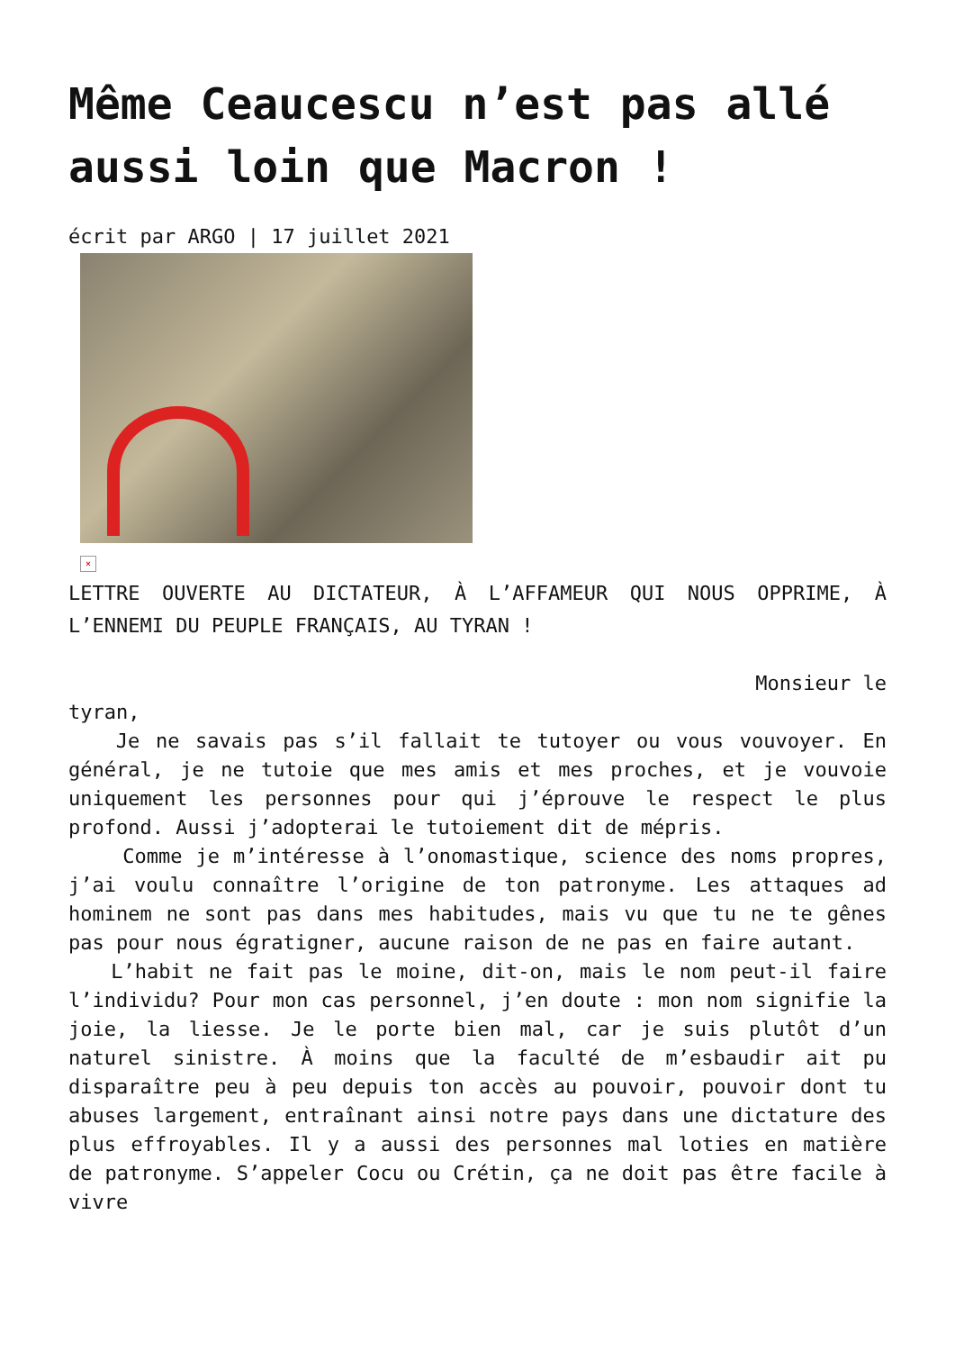Même Ceaucescu n’est pas allé aussi loin que Macron !
écrit par ARGO | 17 juillet 2021
×
LETTRE OUVERTE AU DICTATEUR, À L’AFFAMEUR QUI NOUS OPPRIME, À L’ENNEMI DU PEUPLE FRANÇAIS, AU TYRAN !
Monsieur le
tyran,
Je ne savais pas s’il fallait te tutoyer ou vous vouvoyer. En général, je ne tutoie que mes amis et mes proches, et je vouvoie uniquement les personnes pour qui j’éprouve le respect le plus profond. Aussi j’adopterai le tutoiement dit de mépris.
Comme je m’intéresse à l’onomastique, science des noms propres, j’ai voulu connaître l’origine de ton patronyme. Les attaques ad hominem ne sont pas dans mes habitudes, mais vu que tu ne te gênes pas pour nous égratigner, aucune raison de ne pas en faire autant.
L’habit ne fait pas le moine, dit-on, mais le nom peut-il faire l’individu? Pour mon cas personnel, j’en doute : mon nom signifie la joie, la liesse. Je le porte bien mal, car je suis plutôt d’un naturel sinistre. À moins que la faculté de m’esbaudir ait pu disparaître peu à peu depuis ton accès au pouvoir, pouvoir dont tu abuses largement, entraînant ainsi notre pays dans une dictature des plus effroyables. Il y a aussi des personnes mal loties en matière de patronyme. S’appeler Cocu ou Crétin, ça ne doit pas être facile à vivre